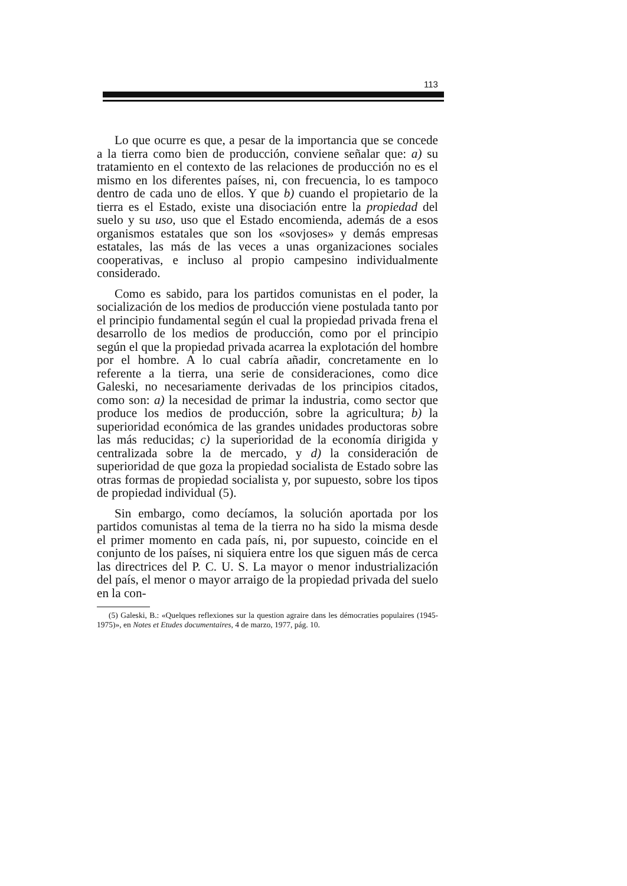113
Lo que ocurre es que, a pesar de la importancia que se concede a la tierra como bien de producción, conviene señalar que: a) su tratamiento en el contexto de las relaciones de producción no es el mismo en los diferentes países, ni, con frecuencia, lo es tampoco dentro de cada uno de ellos. Y que b) cuando el propietario de la tierra es el Estado, existe una disociación entre la propiedad del suelo y su uso, uso que el Estado encomienda, además de a esos organismos estatales que son los «sovjoses» y demás empresas estatales, las más de las veces a unas organizaciones sociales cooperativas, e incluso al propio campesino individualmente considerado.
Como es sabido, para los partidos comunistas en el poder, la socialización de los medios de producción viene postulada tanto por el principio fundamental según el cual la propiedad privada frena el desarrollo de los medios de producción, como por el principio según el que la propiedad privada acarrea la explotación del hombre por el hombre. A lo cual cabría añadir, concretamente en lo referente a la tierra, una serie de consideraciones, como dice Galeski, no necesariamente derivadas de los principios citados, como son: a) la necesidad de primar la industria, como sector que produce los medios de producción, sobre la agricultura; b) la superioridad económica de las grandes unidades productoras sobre las más reducidas; c) la superioridad de la economía dirigida y centralizada sobre la de mercado, y d) la consideración de superioridad de que goza la propiedad socialista de Estado sobre las otras formas de propiedad socialista y, por supuesto, sobre los tipos de propiedad individual (5).
Sin embargo, como decíamos, la solución aportada por los partidos comunistas al tema de la tierra no ha sido la misma desde el primer momento en cada país, ni, por supuesto, coincide en el conjunto de los países, ni siquiera entre los que siguen más de cerca las directrices del P. C. U. S. La mayor o menor industrialización del país, el menor o mayor arraigo de la propiedad privada del suelo en la con-
(5) Galeski, B.: «Quelques reflexiones sur la question agraire dans les démocraties populaires (1945-1975)», en Notes et Etudes documentaires, 4 de marzo, 1977, pág. 10.